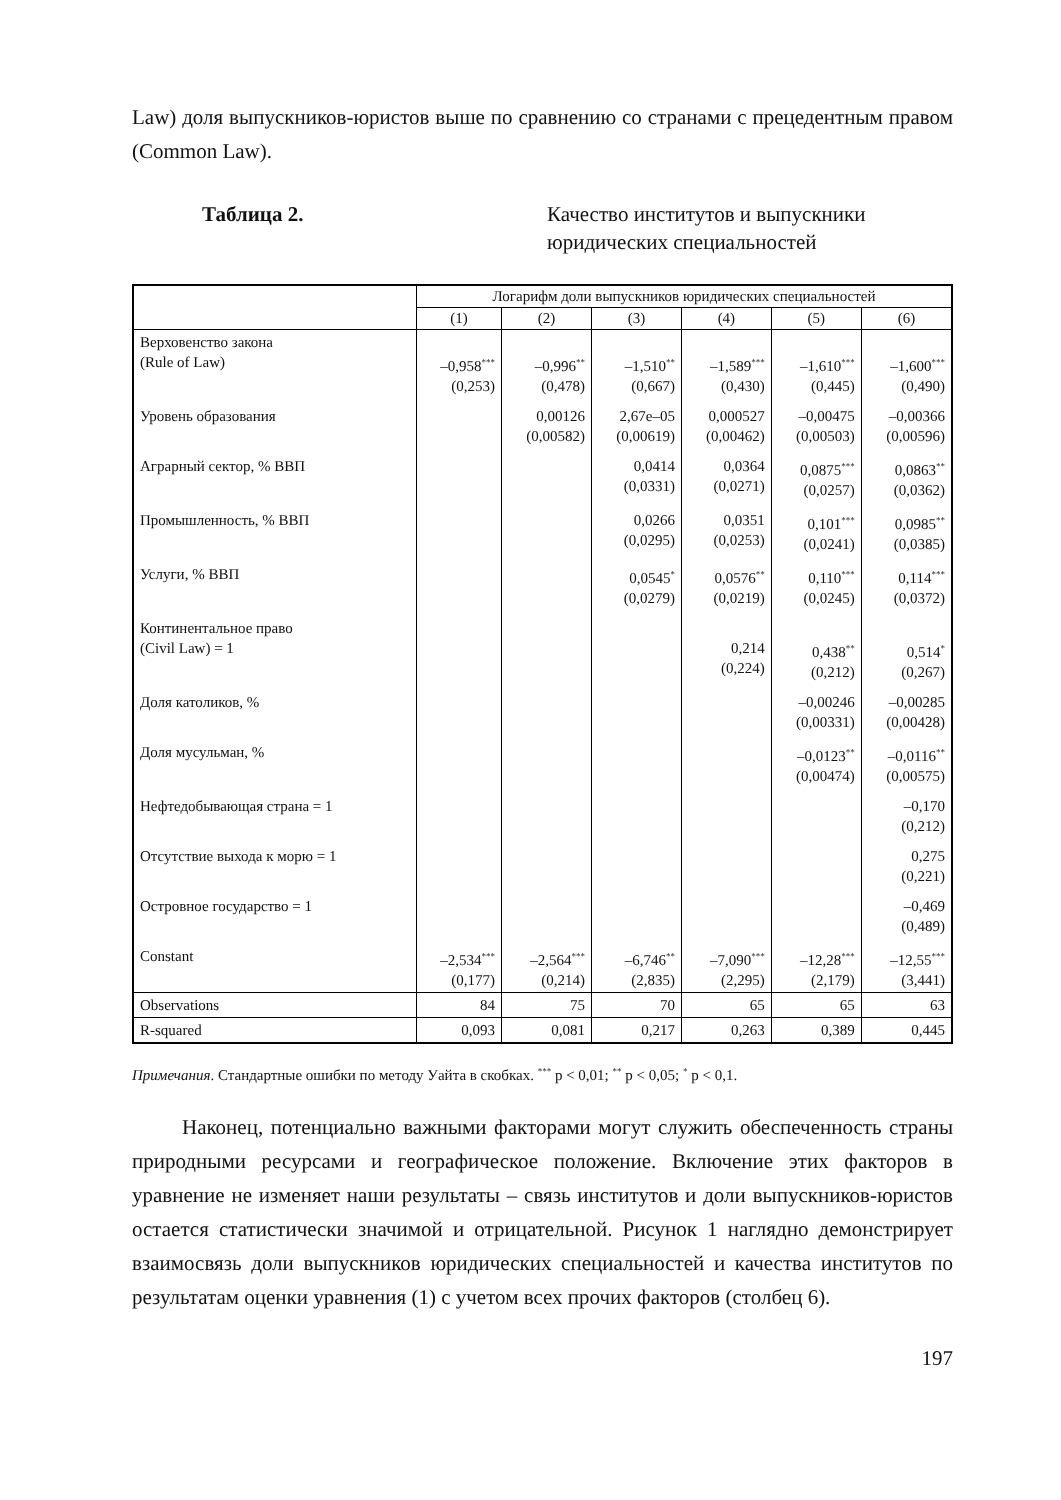Law) доля выпускников-юристов выше по сравнению со странами с прецедентным правом (Common Law).
Таблица 2. Качество институтов и выпускники
юридических специальностей
| | Логарифм доли выпускников юридических специальностей | | | | | |
| --- | --- | --- | --- | --- | --- | --- |
| | (1) | (2) | (3) | (4) | (5) | (6) |
| Верховенство закона (Rule of Law) | –0,958<sup>***</sup> (0,253) | –0,996<sup>**</sup> (0,478) | –1,510<sup>**</sup> (0,667) | –1,589<sup>***</sup> (0,430) | –1,610<sup>***</sup> (0,445) | –1,600<sup>***</sup> (0,490) |
| Уровень образования | | 0,00126 (0,00582) | 2,67e–05 (0,00619) | 0,000527 (0,00462) | –0,00475 (0,00503) | –0,00366 (0,00596) |
| Аграрный сектор, % ВВП | | | 0,0414 (0,0331) | 0,0364 (0,0271) | 0,0875<sup>***</sup> (0,0257) | 0,0863<sup>**</sup> (0,0362) |
| Промышленность, % ВВП | | | 0,0266 (0,0295) | 0,0351 (0,0253) | 0,101<sup>***</sup> (0,0241) | 0,0985<sup>**</sup> (0,0385) |
| Услуги, % ВВП | | | 0,0545<sup>*</sup> (0,0279) | 0,0576<sup>**</sup> (0,0219) | 0,110<sup>***</sup> (0,0245) | 0,114<sup>***</sup> (0,0372) |
| Континентальное право (Civil Law) = 1 | | | | 0,214 (0,224) | 0,438<sup>**</sup> (0,212) | 0,514<sup>*</sup> (0,267) |
| Доля католиков, % | | | | | –0,00246 (0,00331) | –0,00285 (0,00428) |
| Доля мусульман, % | | | | | –0,0123<sup>**</sup> (0,00474) | –0,0116<sup>**</sup> (0,00575) |
| Нефтедобывающая страна = 1 | | | | | | –0,170 (0,212) |
| Отсутствие выхода к морю = 1 | | | | | | 0,275 (0,221) |
| Островное государство = 1 | | | | | | –0,469 (0,489) |
| Constant | –2,534<sup>***</sup> (0,177) | –2,564<sup>***</sup> (0,214) | –6,746<sup>**</sup> (2,835) | –7,090<sup>***</sup> (2,295) | –12,28<sup>***</sup> (2,179) | –12,55<sup>***</sup> (3,441) |
| Observations | 84 | 75 | 70 | 65 | 65 | 63 |
| R-squared | 0,093 | 0,081 | 0,217 | 0,263 | 0,389 | 0,445 |
Примечания. Стандартные ошибки по методу Уайта в скобках. <sup>***</sup> p < 0,01; <sup>**</sup> p < 0,05; <sup>*</sup> p < 0,1.
Наконец, потенциально важными факторами могут служить обеспеченность страны природными ресурсами и географическое положение. Включение этих факторов в уравнение не изменяет наши результаты – связь институтов и доли выпускников-юристов остается статистически значимой и отрицательной. Рисунок 1 наглядно демонстрирует взаимосвязь доли выпускников юридических специальностей и качества институтов по результатам оценки уравнения (1) с учетом всех прочих факторов (столбец 6).
197